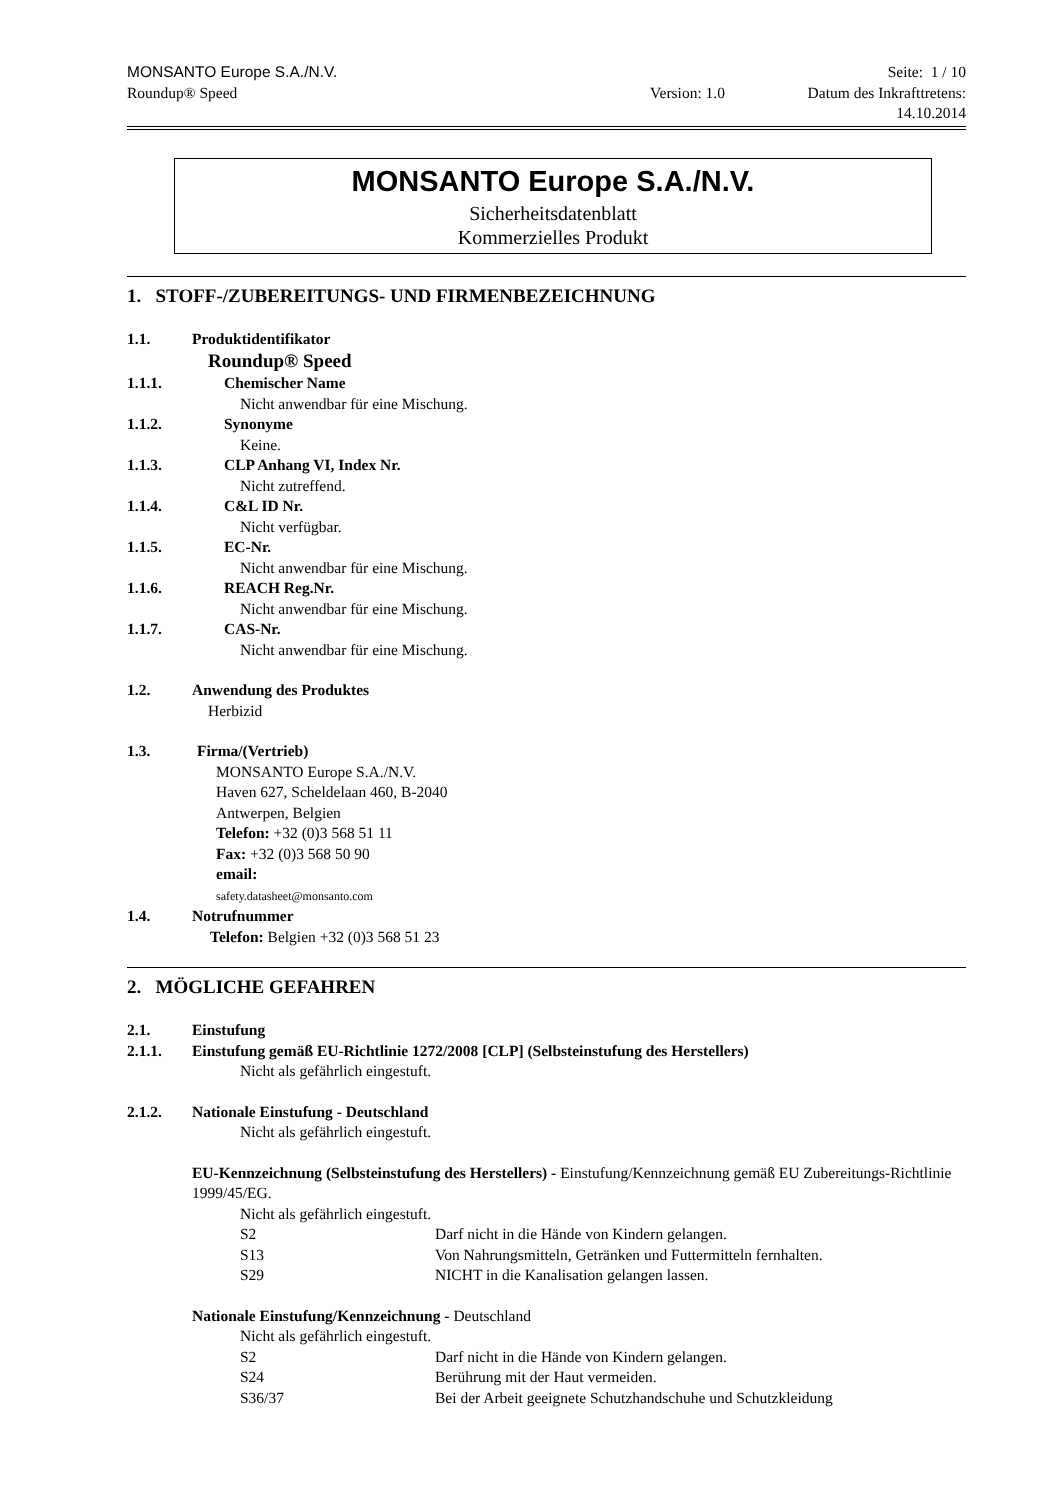MONSANTO Europe S.A./N.V. Seite: 1 / 10
Roundup® Speed Version: 1.0 Datum des Inkrafttretens:
14.10.2014
MONSANTO Europe S.A./N.V.
Sicherheitsdatenblatt
Kommerzielles Produkt
1. STOFF-/ZUBEREITUNGS- UND FIRMENBEZEICHNUNG
1.1. Produktidentifikator
Roundup® Speed
1.1.1. Chemischer Name
Nicht anwendbar für eine Mischung.
1.1.2. Synonyme
Keine.
1.1.3. CLP Anhang VI, Index Nr.
Nicht zutreffend.
1.1.4. C&L ID Nr.
Nicht verfügbar.
1.1.5. EC-Nr.
Nicht anwendbar für eine Mischung.
1.1.6. REACH Reg.Nr.
Nicht anwendbar für eine Mischung.
1.1.7. CAS-Nr.
Nicht anwendbar für eine Mischung.
1.2. Anwendung des Produktes
Herbizid
1.3. Firma/(Vertrieb)
MONSANTO Europe S.A./N.V.
Haven 627, Scheldelaan 460, B-2040
Antwerpen, Belgien
Telefon: +32 (0)3 568 51 11
Fax: +32 (0)3 568 50 90
email:
safety.datasheet@monsanto.com
1.4. Notrufnummer
Telefon: Belgien +32 (0)3 568 51 23
2. MÖGLICHE GEFAHREN
2.1. Einstufung
2.1.1. Einstufung gemäß EU-Richtlinie 1272/2008 [CLP] (Selbsteinstufung des Herstellers)
Nicht als gefährlich eingestuft.
2.1.2. Nationale Einstufung - Deutschland
Nicht als gefährlich eingestuft.
EU-Kennzeichnung (Selbsteinstufung des Herstellers) - Einstufung/Kennzeichnung gemäß EU Zubereitungs-Richtlinie 1999/45/EG.
Nicht als gefährlich eingestuft.
S2 Darf nicht in die Hände von Kindern gelangen.
S13 Von Nahrungsmitteln, Getränken und Futtermitteln fernhalten.
S29 NICHT in die Kanalisation gelangen lassen.
Nationale Einstufung/Kennzeichnung - Deutschland
Nicht als gefährlich eingestuft.
S2 Darf nicht in die Hände von Kindern gelangen.
S24 Berührung mit der Haut vermeiden.
S36/37 Bei der Arbeit geeignete Schutzhandschuhe und Schutzkleidung